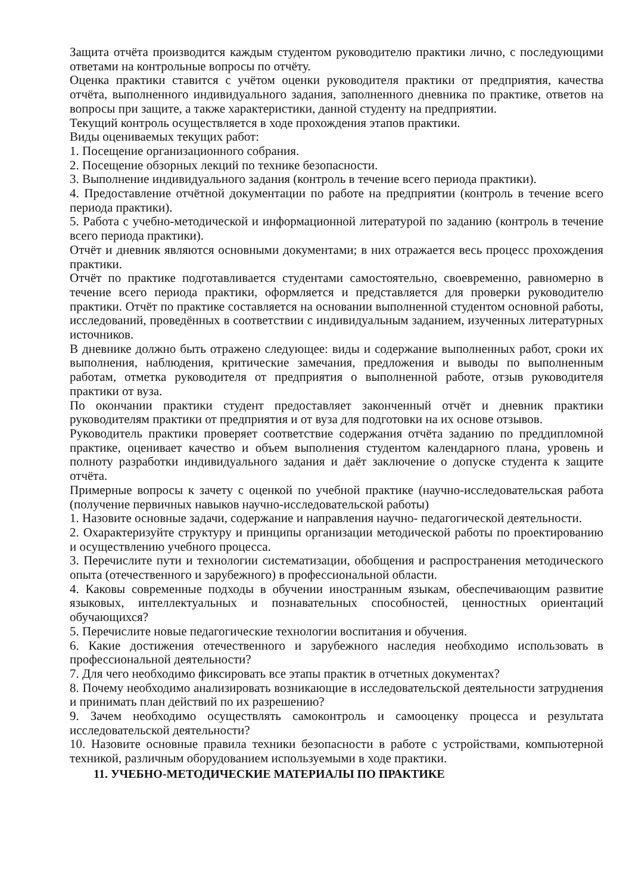Защита отчёта производится каждым студентом руководителю практики лично, с последующими ответами на контрольные вопросы по отчёту.
Оценка практики ставится с учётом оценки руководителя практики от предприятия, качества отчёта, выполненного индивидуального задания, заполненного дневника по практике, ответов на вопросы при защите, а также характеристики, данной студенту на предприятии.
Текущий контроль осуществляется в ходе прохождения этапов практики.
Виды оцениваемых текущих работ:
1. Посещение организационного собрания.
2. Посещение обзорных лекций по технике безопасности.
3. Выполнение индивидуального задания (контроль в течение всего периода практики).
4. Предоставление отчётной документации по работе на предприятии (контроль в течение всего периода практики).
5. Работа с учебно-методической и информационной литературой по заданию (контроль в течение всего периода практики).
Отчёт и дневник являются основными документами; в них отражается весь процесс прохождения практики.
Отчёт по практике подготавливается студентами самостоятельно, своевременно, равномерно в течение всего периода практики, оформляется и представляется для проверки руководителю практики. Отчёт по практике составляется на основании выполненной студентом основной работы, исследований, проведённых в соответствии с индивидуальным заданием, изученных литературных источников.
В дневнике должно быть отражено следующее: виды и содержание выполненных работ, сроки их выполнения, наблюдения, критические замечания, предложения и выводы по выполненным работам, отметка руководителя от предприятия о выполненной работе, отзыв руководителя практики от вуза.
По окончании практики студент предоставляет законченный отчёт и дневник практики руководителям практики от предприятия и от вуза для подготовки на их основе отзывов.
Руководитель практики проверяет соответствие содержания отчёта заданию по преддипломной практике, оценивает качество и объем выполнения студентом календарного плана, уровень и полноту разработки индивидуального задания и даёт заключение о допуске студента к защите отчёта.
Примерные вопросы к зачету с оценкой по учебной практике (научно-исследовательская работа (получение первичных навыков научно-исследовательской работы)
1. Назовите основные задачи, содержание и направления научно- педагогической деятельности.
2. Охарактеризуйте структуру и принципы организации методической работы по проектированию и осуществлению учебного процесса.
3. Перечислите пути и технологии систематизации, обобщения и распространения методического опыта (отечественного и зарубежного) в профессиональной области.
4. Каковы современные подходы в обучении иностранным языкам, обеспечивающим развитие языковых, интеллектуальных и познавательных способностей, ценностных ориентаций обучающихся?
5. Перечислите новые педагогические технологии воспитания и обучения.
6. Какие достижения отечественного и зарубежного наследия необходимо использовать в профессиональной деятельности?
7. Для чего необходимо фиксировать все этапы практик в отчетных документах?
8. Почему необходимо анализировать возникающие в исследовательской деятельности затруднения и принимать план действий по их разрешению?
9. Зачем необходимо осуществлять самоконтроль и самооценку процесса и результата исследовательской деятельности?
10. Назовите основные правила техники безопасности в работе с устройствами, компьютерной техникой, различным оборудованием используемыми в ходе практики.
11. УЧЕБНО-МЕТОДИЧЕСКИЕ МАТЕРИАЛЫ ПО ПРАКТИКЕ